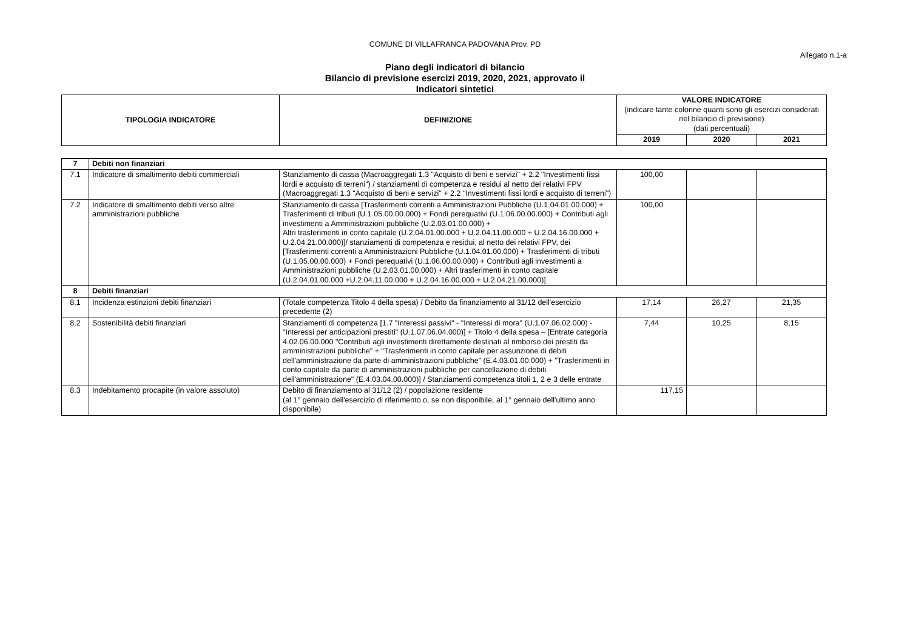COMUNE DI VILLAFRANCA PADOVANA Prov. PD
Allegato n.1-a
Piano degli indicatori di bilancio
Bilancio di previsione esercizi 2019, 2020, 2021, approvato il
Indicatori sintetici
| TIPOLOGIA INDICATORE | DEFINIZIONE | VALORE INDICATORE (indicare tante colonne quanti sono gli esercizi considerati nel bilancio di previsione) (dati percentuali) | | |
| --- | --- | --- | --- | --- |
| | | 2019 | 2020 | 2021 |
| 7 | Debiti non finanziari | | | | |
| --- | --- | --- | --- | --- | --- |
| 7.1 | Indicatore di smaltimento debiti commerciali | Stanziamento di cassa (Macroaggregati 1.3 "Acquisto di beni e servizi" + 2.2 "Investimenti fissi lordi e acquisto di terreni") / stanziamenti di competenza e residui al netto dei relativi FPV (Macroaggregati 1.3 "Acquisto di beni e servizi" + 2.2 "Investimenti fissi lordi e acquisto di terreni") | 100,00 | | |
| 7.2 | Indicatore di smaltimento debiti verso altre amministrazioni pubbliche | Stanziamento di cassa [Trasferimenti correnti a Amministrazioni Pubbliche (U.1.04.01.00.000) + Trasferimenti di tributi (U.1.05.00.00.000) + Fondi perequativi (U.1.06.00.00.000) + Contributi agli investimenti a Amministrazioni pubbliche (U.2.03.01.00.000) + Altri trasferimenti in conto capitale (U.2.04.01.00.000 + U.2.04.11.00.000 + U.2.04.16.00.000 + U.2.04.21.00.000)]/ stanziamenti di competenza e residui, al netto dei relativi FPV, dei [Trasferimenti correnti a Amministrazioni Pubbliche (U.1.04.01.00.000) + Trasferimenti di tributi (U.1.05.00.00.000) + Fondi perequativi (U.1.06.00.00.000) + Contributi agli investimenti a Amministrazioni pubbliche (U.2.03.01.00.000) + Altri trasferimenti in conto capitale (U.2.04.01.00.000 +U.2.04.11.00.000 + U.2.04.16.00.000 + U.2.04.21.00.000)] | 100,00 | | |
| 8 | Debiti finanziari | | | | |
| 8.1 | Incidenza estinzioni debiti finanziari | (Totale competenza Titolo 4 della spesa) / Debito da finanziamento al 31/12 dell'esercizio precedente (2) | 17,14 | 26,27 | 21,35 |
| 8.2 | Sostenibilità debiti finanziari | Stanziamenti di competenza [1.7 "Interessi passivi" - "Interessi di mora" (U.1.07.06.02.000) - "Interessi per anticipazioni prestiti" (U.1.07.06.04.000)] + Titolo 4 della spesa – [Entrate categoria 4.02.06.00.000 "Contributi agli investimenti direttamente destinati al rimborso dei prestiti da amministrazioni pubbliche" + "Trasferimenti in conto capitale per assunzione di debiti dell'amministrazione da parte di amministrazioni pubbliche" (E.4.03.01.00.000) + "Trasferimenti in conto capitale da parte di amministrazioni pubbliche per cancellazione di debiti dell'amministrazione" (E.4.03.04.00.000)] / Stanziamenti competenza titoli 1, 2 e 3 delle entrate | 7,44 | 10,25 | 8,15 |
| 8.3 | Indebitamento procapite (in valore assoluto) | Debito di finanziamento al 31/12 (2) / popolazione residente (al 1° gennaio dell'esercizio di riferimento o, se non disponibile, al 1° gennaio dell'ultimo anno disponibile) | 117,15 | | |